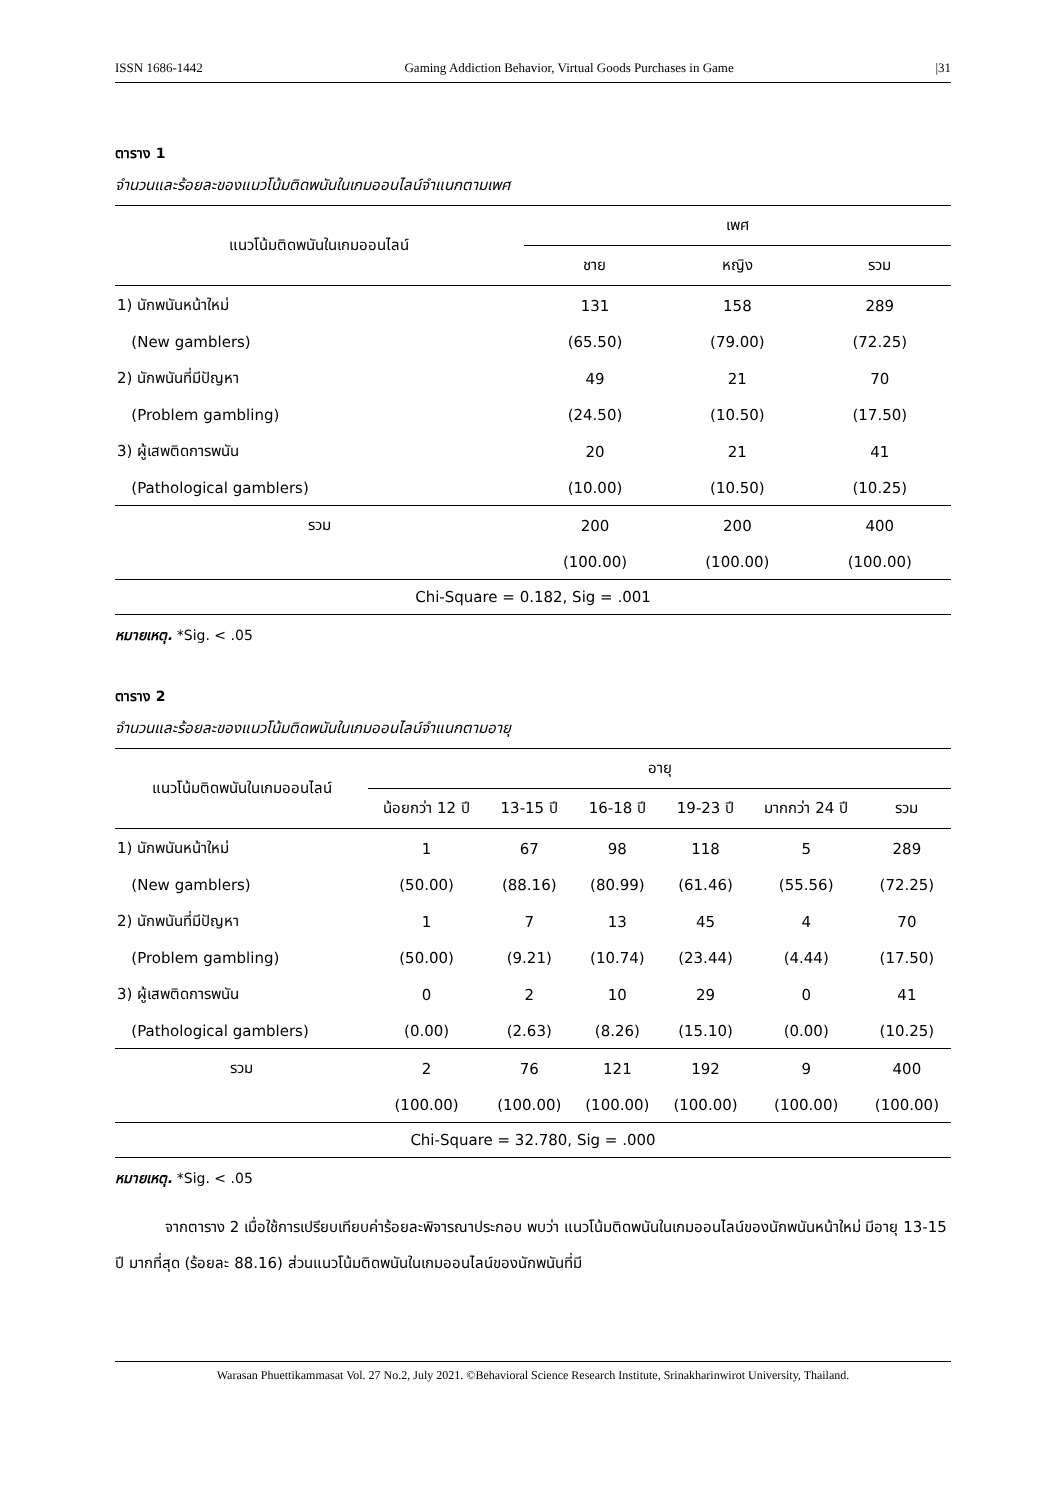ISSN 1686-1442 Gaming Addiction Behavior, Virtual Goods Purchases in Game |31
ตาราง 1
จำนวนและร้อยละของแนวโน้มติดพนันในเกมออนไลน์จำแนกตามเพศ
| แนวโน้มติดพนันในเกมออนไลน์ | เพศ | | |
| --- | --- | --- | --- |
| | ชาย | หญิง | รวม |
| 1) นักพนันหน้าใหม่ | 131 | 158 | 289 |
| (New gamblers) | (65.50) | (79.00) | (72.25) |
| 2) นักพนันที่มีปัญหา | 49 | 21 | 70 |
| (Problem gambling) | (24.50) | (10.50) | (17.50) |
| 3) ผู้เสพติดการพนัน | 20 | 21 | 41 |
| (Pathological gamblers) | (10.00) | (10.50) | (10.25) |
| รวม | 200 | 200 | 400 |
| | (100.00) | (100.00) | (100.00) |
| Chi-Square = 0.182, Sig = .001 | | | |
หมายเหตุ. *Sig. < .05
ตาราง 2
จำนวนและร้อยละของแนวโน้มติดพนันในเกมออนไลน์จำแนกตามอายุ
| แนวโน้มติดพนันในเกมออนไลน์ | อายุ | | | | | |
| --- | --- | --- | --- | --- | --- | --- |
| | น้อยกว่า 12 ปี | 13-15 ปี | 16-18 ปี | 19-23 ปี | มากกว่า 24 ปี | รวม |
| 1) นักพนันหน้าใหม่ | 1 | 67 | 98 | 118 | 5 | 289 |
| (New gamblers) | (50.00) | (88.16) | (80.99) | (61.46) | (55.56) | (72.25) |
| 2) นักพนันที่มีปัญหา | 1 | 7 | 13 | 45 | 4 | 70 |
| (Problem gambling) | (50.00) | (9.21) | (10.74) | (23.44) | (4.44) | (17.50) |
| 3) ผู้เสพติดการพนัน | 0 | 2 | 10 | 29 | 0 | 41 |
| (Pathological gamblers) | (0.00) | (2.63) | (8.26) | (15.10) | (0.00) | (10.25) |
| รวม | 2 | 76 | 121 | 192 | 9 | 400 |
| | (100.00) | (100.00) | (100.00) | (100.00) | (100.00) | (100.00) |
| Chi-Square = 32.780, Sig = .000 | | | | | | |
หมายเหตุ. *Sig. < .05
จากตาราง 2 เมื่อใช้การเปรียบเทียบค่าร้อยละพิจารณาประกอบ พบว่า แนวโน้มติดพนันในเกมออนไลน์ของนักพนันหน้าใหม่ มีอายุ 13-15 ปี มากที่สุด (ร้อยละ 88.16) ส่วนแนวโน้มติดพนันในเกมออนไลน์ของนักพนันที่มี
Warasan Phuettikammasat Vol. 27 No.2, July 2021. ©Behavioral Science Research Institute, Srinakharinwirot University, Thailand.